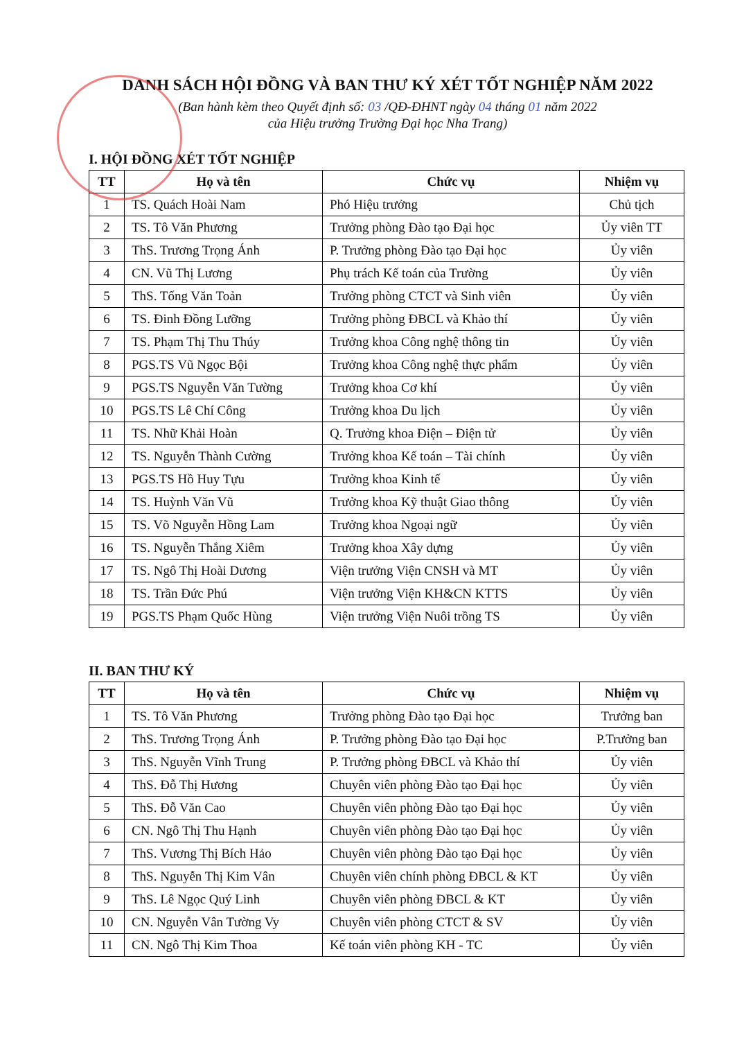DANH SÁCH HỘI ĐỒNG VÀ BAN THƯ KÝ XÉT TỐT NGHIỆP NĂM 2022
(Ban hành kèm theo Quyết định số: 03 /QĐ-ĐHNT ngày 04 tháng 01 năm 2022
của Hiệu trưởng Trường Đại học Nha Trang)
I. HỘI ĐỒNG XÉT TỐT NGHIỆP
| TT | Họ và tên | Chức vụ | Nhiệm vụ |
| --- | --- | --- | --- |
| 1 | TS. Quách Hoài Nam | Phó Hiệu trưởng | Chủ tịch |
| 2 | TS. Tô Văn Phương | Trưởng phòng Đào tạo Đại học | Ủy viên TT |
| 3 | ThS. Trương Trọng Ánh | P. Trưởng phòng Đào tạo Đại học | Ủy viên |
| 4 | CN. Vũ Thị Lương | Phụ trách Kế toán của Trường | Ủy viên |
| 5 | ThS. Tống Văn Toản | Trưởng phòng CTCT và Sinh viên | Ủy viên |
| 6 | TS. Đinh Đồng Lưỡng | Trưởng phòng ĐBCL và Khảo thí | Ủy viên |
| 7 | TS. Phạm Thị Thu Thúy | Trưởng khoa Công nghệ thông tin | Ủy viên |
| 8 | PGS.TS Vũ Ngọc Bội | Trưởng khoa Công nghệ thực phẩm | Ủy viên |
| 9 | PGS.TS Nguyễn Văn Tường | Trưởng khoa Cơ khí | Ủy viên |
| 10 | PGS.TS Lê Chí Công | Trưởng khoa Du lịch | Ủy viên |
| 11 | TS. Nhữ Khải Hoàn | Q. Trưởng khoa Điện – Điện tử | Ủy viên |
| 12 | TS. Nguyễn Thành Cường | Trưởng khoa Kế toán – Tài chính | Ủy viên |
| 13 | PGS.TS Hồ Huy Tựu | Trưởng khoa Kinh tế | Ủy viên |
| 14 | TS. Huỳnh Văn Vũ | Trưởng khoa Kỹ thuật Giao thông | Ủy viên |
| 15 | TS. Võ Nguyễn Hồng Lam | Trưởng khoa Ngoại ngữ | Ủy viên |
| 16 | TS. Nguyễn Thắng Xiêm | Trưởng khoa Xây dựng | Ủy viên |
| 17 | TS. Ngô Thị Hoài Dương | Viện trưởng Viện CNSH và MT | Ủy viên |
| 18 | TS. Trần Đức Phú | Viện trưởng Viện KH&CN KTTS | Ủy viên |
| 19 | PGS.TS Phạm Quốc Hùng | Viện trưởng Viện Nuôi trồng TS | Ủy viên |
II. BAN THƯ KÝ
| TT | Họ và tên | Chức vụ | Nhiệm vụ |
| --- | --- | --- | --- |
| 1 | TS. Tô Văn Phương | Trưởng phòng Đào tạo Đại học | Trưởng ban |
| 2 | ThS. Trương Trọng Ánh | P. Trưởng phòng Đào tạo Đại học | P.Trưởng ban |
| 3 | ThS. Nguyễn Vĩnh Trung | P. Trưởng phòng ĐBCL và Khảo thí | Ủy viên |
| 4 | ThS. Đỗ Thị Hương | Chuyên viên phòng Đào tạo Đại học | Ủy viên |
| 5 | ThS. Đỗ Văn Cao | Chuyên viên phòng Đào tạo Đại học | Ủy viên |
| 6 | CN. Ngô Thị Thu Hạnh | Chuyên viên phòng Đào tạo Đại học | Ủy viên |
| 7 | ThS. Vương Thị Bích Hảo | Chuyên viên phòng Đào tạo Đại học | Ủy viên |
| 8 | ThS. Nguyễn Thị Kim Vân | Chuyên viên chính phòng ĐBCL & KT | Ủy viên |
| 9 | ThS. Lê Ngọc Quý Linh | Chuyên viên phòng ĐBCL & KT | Ủy viên |
| 10 | CN. Nguyễn Vân Tường Vy | Chuyên viên phòng CTCT & SV | Ủy viên |
| 11 | CN. Ngô Thị Kim Thoa | Kế toán viên phòng KH - TC | Ủy viên |